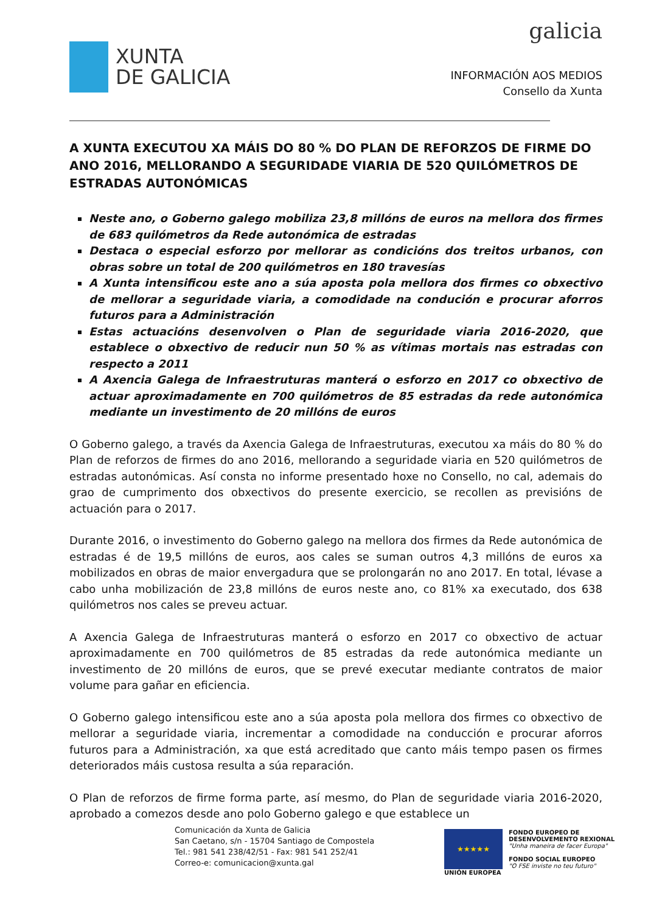XUNTA
DE GALICIA
galicia
INFORMACIÓN AOS MEDIOS
Consello da Xunta
A XUNTA EXECUTOU XA MÁIS DO 80 % DO PLAN DE REFORZOS DE FIRME DO ANO 2016, MELLORANDO A SEGURIDADE VIARIA DE 520 QUILÓMETROS DE ESTRADAS AUTONÓMICAS
Neste ano, o Goberno galego mobiliza 23,8 millóns de euros na mellora dos firmes de 683 quilómetros da Rede autonómica de estradas
Destaca o especial esforzo por mellorar as condicións dos treitos urbanos, con obras sobre un total de 200 quilómetros en 180 travesías
A Xunta intensificou este ano a súa aposta pola mellora dos firmes co obxectivo de mellorar a seguridade viaria, a comodidade na condución e procurar aforros futuros para a Administración
Estas actuacións desenvolven o Plan de seguridade viaria 2016-2020, que establece o obxectivo de reducir nun 50 % as vítimas mortais nas estradas con respecto a 2011
A Axencia Galega de Infraestruturas manterá o esforzo en 2017 co obxectivo de actuar aproximadamente en 700 quilómetros de 85 estradas da rede autonómica mediante un investimento de 20 millóns de euros
O Goberno galego, a través da Axencia Galega de Infraestruturas, executou xa máis do 80 % do Plan de reforzos de firmes do ano 2016, mellorando a seguridade viaria en 520 quilómetros de estradas autonómicas. Así consta no informe presentado hoxe no Consello, no cal, ademais do grao de cumprimento dos obxectivos do presente exercicio, se recollen as previsións de actuación para o 2017.
Durante 2016, o investimento do Goberno galego na mellora dos firmes da Rede autonómica de estradas é de 19,5 millóns de euros, aos cales se suman outros 4,3 millóns de euros xa mobilizados en obras de maior envergadura que se prolongarán no ano 2017. En total, lévase a cabo unha mobilización de 23,8 millóns de euros neste ano, co 81% xa executado, dos 638 quilómetros nos cales se preveu actuar.
A Axencia Galega de Infraestruturas manterá o esforzo en 2017 co obxectivo de actuar aproximadamente en 700 quilómetros de 85 estradas da rede autonómica mediante un investimento de 20 millóns de euros, que se prevé executar mediante contratos de maior volume para gañar en eficiencia.
O Goberno galego intensificou este ano a súa aposta pola mellora dos firmes co obxectivo de mellorar a seguridade viaria, incrementar a comodidade na conducción e procurar aforros futuros para a Administración, xa que está acreditado que canto máis tempo pasen os firmes deteriorados máis custosa resulta a súa reparación.
O Plan de reforzos de firme forma parte, así mesmo, do Plan de seguridade viaria 2016-2020, aprobado a comezos desde ano polo Goberno galego e que establece un
Comunicación da Xunta de Galicia
San Caetano, s/n - 15704 Santiago de Compostela
Tel.: 981 541 238/42/51 - Fax: 981 541 252/41
Correo-e: comunicacion@xunta.gal
★★★★★
UNIÓN EUROPEA
FONDO EUROPEO DE
DESENVOLVEMENTO REXIONAL
"Unha maneira de facer Europa"
FONDO SOCIAL EUROPEO
"O FSE inviste no teu futuro"